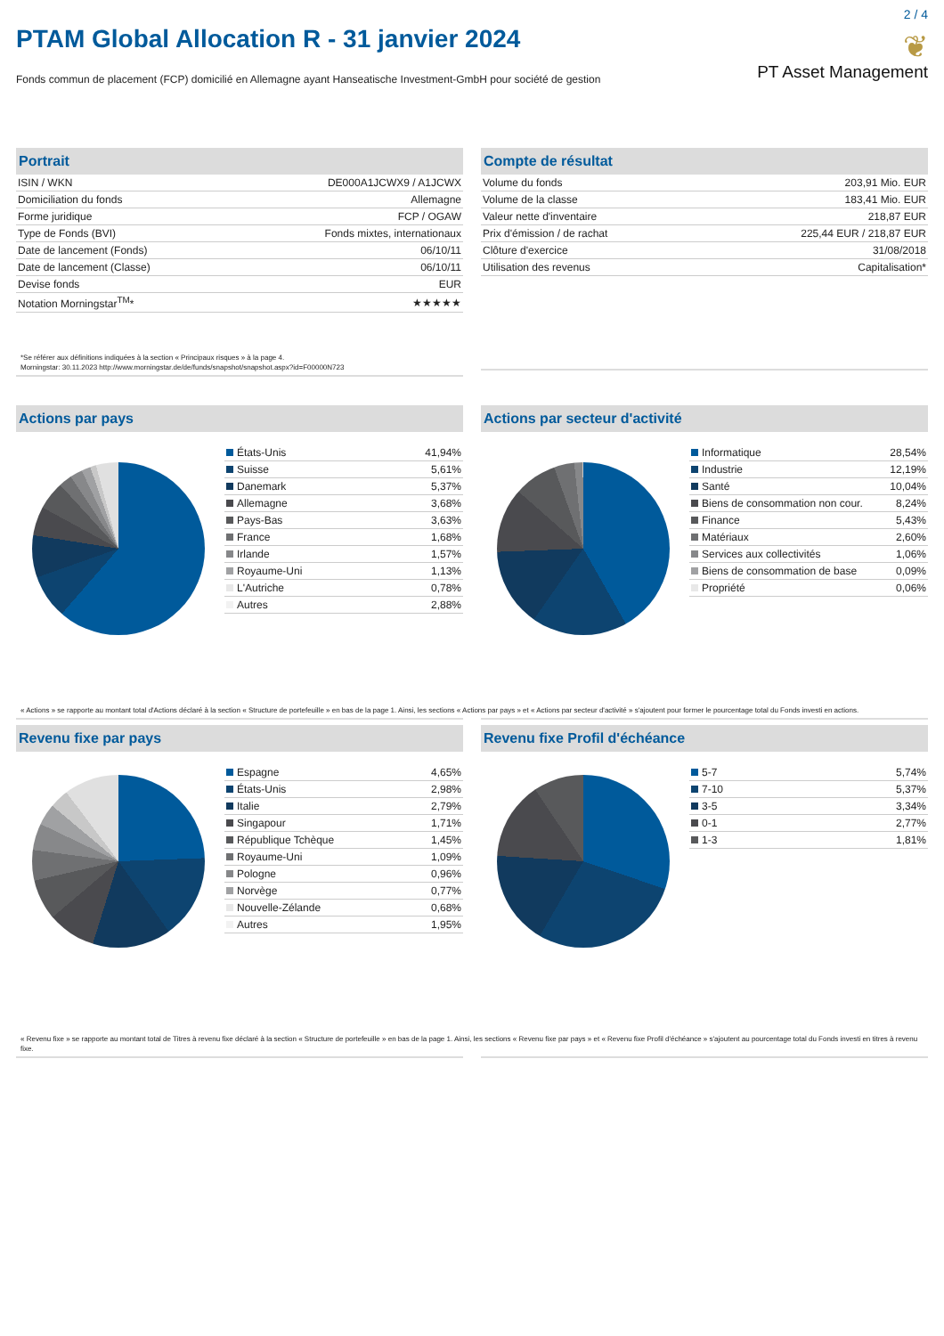2 / 4
PTAM Global Allocation R - 31 janvier 2024
Fonds commun de placement (FCP) domicilié en Allemagne ayant Hanseatische Investment-GmbH pour société de gestion
❦
PT Asset Management
Portrait
| ISIN / WKN | DE000A1JCWX9 / A1JCWX |
| Domiciliation du fonds | Allemagne |
| Forme juridique | FCP / OGAW |
| Type de Fonds (BVI) | Fonds mixtes, internationaux |
| Date de lancement (Fonds) | 06/10/11 |
| Date de lancement (Classe) | 06/10/11 |
| Devise fonds | EUR |
| Notation Morningstar<sup>TM</sup>* | ★★★★★ |
*Se référer aux définitions indiquées à la section « Principaux risques » à la page 4.
Morningstar: 30.11.2023 http://www.morningstar.de/de/funds/snapshot/snapshot.aspx?id=F00000N723
Compte de résultat
| Volume du fonds | 203,91 Mio. EUR |
| Volume de la classe | 183,41 Mio. EUR |
| Valeur nette d'inventaire | 218,87 EUR |
| Prix d'émission / de rachat | 225,44 EUR / 218,87 EUR |
| Clôture d'exercice | 31/08/2018 |
| Utilisation des revenus | Capitalisation* |
Actions par pays
| États-Unis | 41,94% |
| Suisse | 5,61% |
| Danemark | 5,37% |
| Allemagne | 3,68% |
| Pays-Bas | 3,63% |
| France | 1,68% |
| Irlande | 1,57% |
| Royaume-Uni | 1,13% |
| L'Autriche | 0,78% |
| Autres | 2,88% |
Actions par secteur d'activité
| Informatique | 28,54% |
| Industrie | 12,19% |
| Santé | 10,04% |
| Biens de consommation non cour. | 8,24% |
| Finance | 5,43% |
| Matériaux | 2,60% |
| Services aux collectivités | 1,06% |
| Biens de consommation de base | 0,09% |
| Propriété | 0,06% |
« Actions » se rapporte au montant total d'Actions déclaré à la section « Structure de portefeuille » en bas de la page 1. Ainsi, les sections « Actions par pays » et « Actions par secteur d'activité » s'ajoutent pour former le pourcentage total du Fonds investi en actions.
Revenu fixe par pays
| Espagne | 4,65% |
| États-Unis | 2,98% |
| Italie | 2,79% |
| Singapour | 1,71% |
| République Tchèque | 1,45% |
| Royaume-Uni | 1,09% |
| Pologne | 0,96% |
| Norvège | 0,77% |
| Nouvelle-Zélande | 0,68% |
| Autres | 1,95% |
Revenu fixe Profil d'échéance
| 5-7 | 5,74% |
| 7-10 | 5,37% |
| 3-5 | 3,34% |
| 0-1 | 2,77% |
| 1-3 | 1,81% |
« Revenu fixe » se rapporte au montant total de Titres à revenu fixe déclaré à la section « Structure de portefeuille » en bas de la page 1. Ainsi, les sections « Revenu fixe par pays » et « Revenu fixe Profil d'échéance » s'ajoutent au pourcentage total du Fonds investi en titres à revenu fixe.